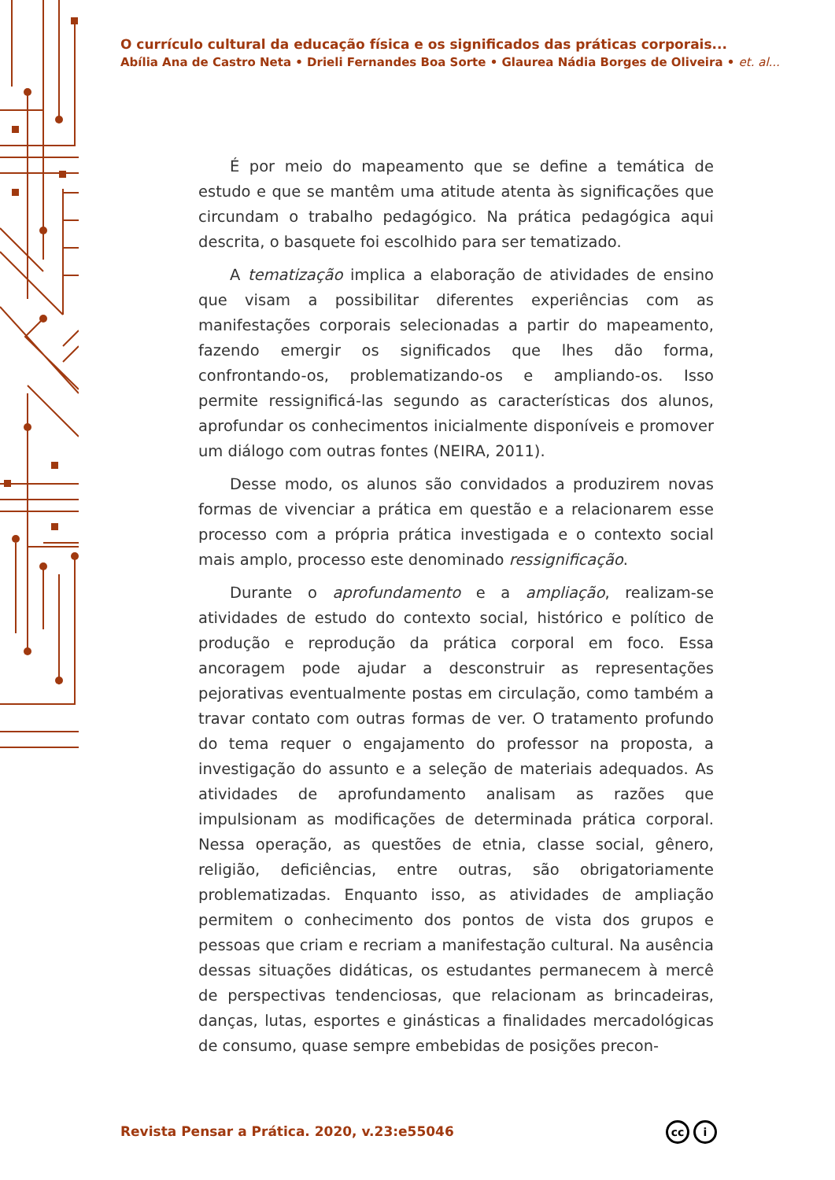O currículo cultural da educação física e os significados das práticas corporais...
Abília Ana de Castro Neta • Drieli Fernandes Boa Sorte • Glaurea Nádia Borges de Oliveira • et. al...
É por meio do mapeamento que se define a temática de estudo e que se mantêm uma atitude atenta às significações que circundam o trabalho pedagógico. Na prática pedagógica aqui descrita, o basquete foi escolhido para ser tematizado.
A tematização implica a elaboração de atividades de ensino que visam a possibilitar diferentes experiências com as manifestações corporais selecionadas a partir do mapeamento, fazendo emergir os significados que lhes dão forma, confrontando-os, problematizando-os e ampliando-os. Isso permite ressignificá-las segundo as características dos alunos, aprofundar os conhecimentos inicialmente disponíveis e promover um diálogo com outras fontes (NEIRA, 2011).
Desse modo, os alunos são convidados a produzirem novas formas de vivenciar a prática em questão e a relacionarem esse processo com a própria prática investigada e o contexto social mais amplo, processo este denominado ressignificação.
Durante o aprofundamento e a ampliação, realizam-se atividades de estudo do contexto social, histórico e político de produção e reprodução da prática corporal em foco. Essa ancoragem pode ajudar a desconstruir as representações pejorativas eventualmente postas em circulação, como também a travar contato com outras formas de ver. O tratamento profundo do tema requer o engajamento do professor na proposta, a investigação do assunto e a seleção de materiais adequados. As atividades de aprofundamento analisam as razões que impulsionam as modificações de determinada prática corporal. Nessa operação, as questões de etnia, classe social, gênero, religião, deficiências, entre outras, são obrigatoriamente problematizadas. Enquanto isso, as atividades de ampliação permitem o conhecimento dos pontos de vista dos grupos e pessoas que criam e recriam a manifestação cultural. Na ausência dessas situações didáticas, os estudantes permanecem à mercê de perspectivas tendenciosas, que relacionam as brincadeiras, danças, lutas, esportes e ginásticas a finalidades mercadológicas de consumo, quase sempre embebidas de posições precon-
Revista Pensar a Prática. 2020, v.23:e55046
cc i